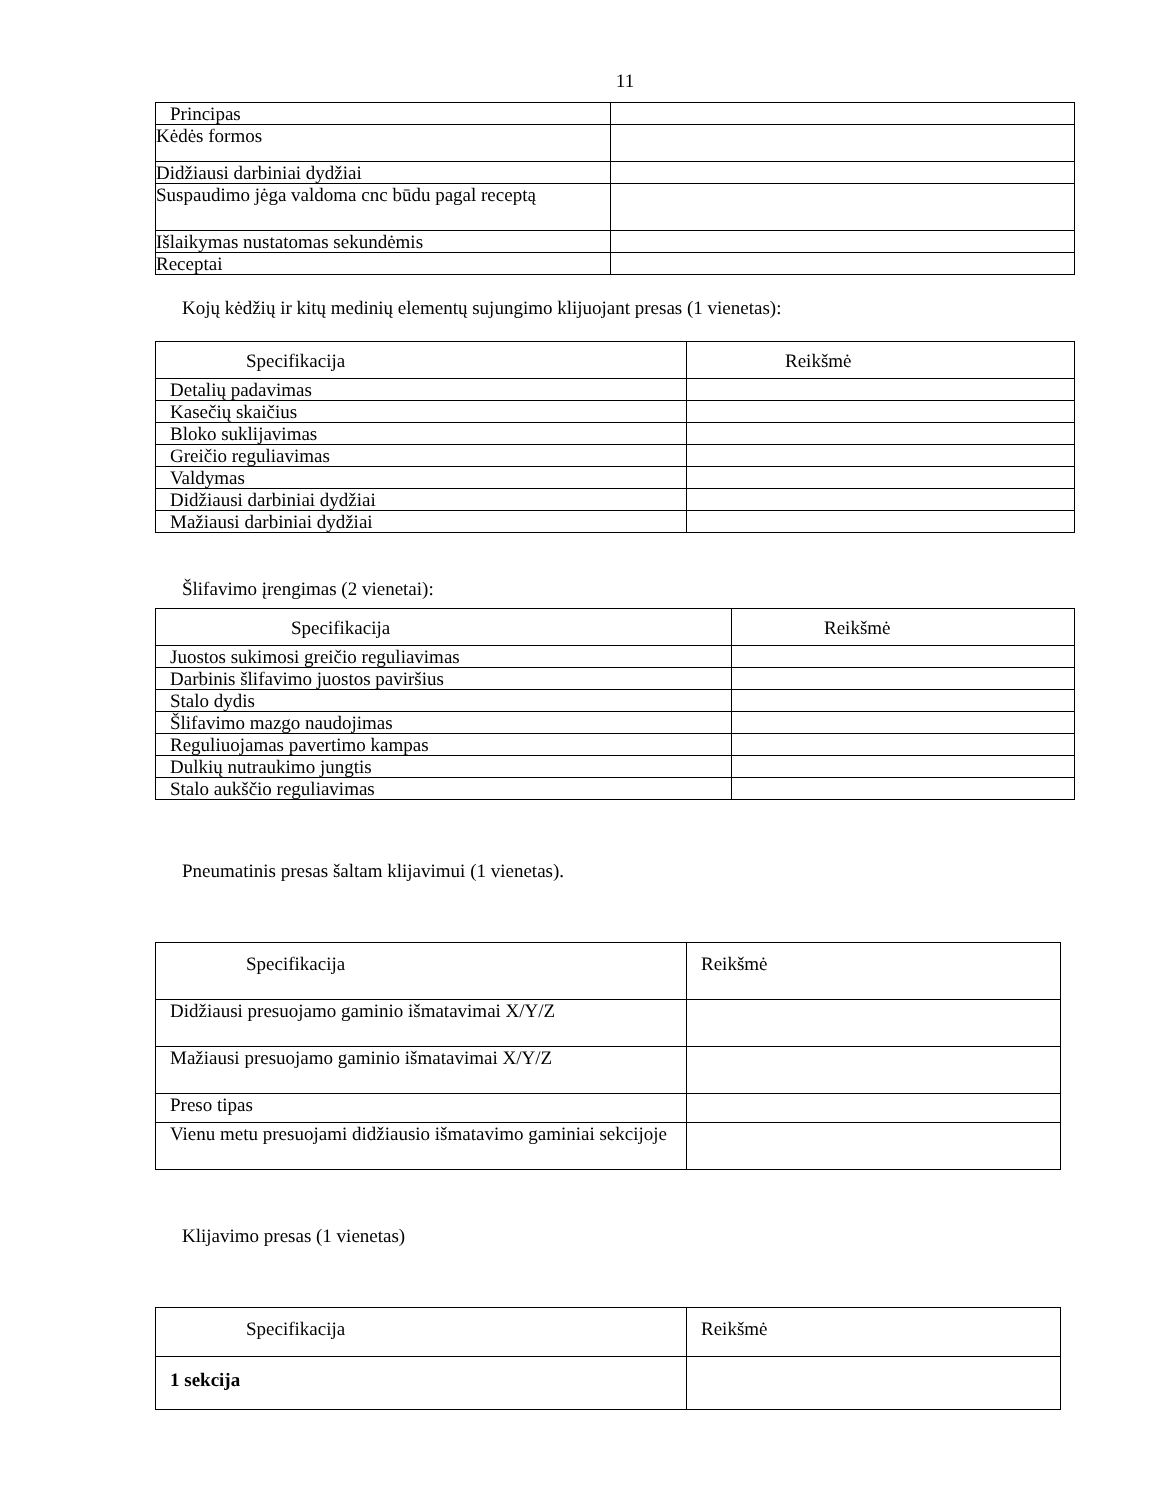11
| Principas | |
| Kėdės formos | |
| Didžiausi darbiniai dydžiai | |
| Suspaudimo jėga valdoma cnc būdu pagal receptą | |
| Išlaikymas nustatomas sekundėmis | |
| Receptai | |
Kojų kėdžių ir kitų medinių elementų sujungimo klijuojant presas (1 vienetas):
| Specifikacija | Reikšmė |
| --- | --- |
| Detalių padavimas | |
| Kasečių skaičius | |
| Bloko suklijavimas | |
| Greičio reguliavimas | |
| Valdymas | |
| Didžiausi darbiniai dydžiai | |
| Mažiausi darbiniai dydžiai | |
Šlifavimo įrengimas (2 vienetai):
| Specifikacija | Reikšmė |
| --- | --- |
| Juostos sukimosi greičio reguliavimas | |
| Darbinis šlifavimo juostos paviršius | |
| Stalo dydis | |
| Šlifavimo mazgo naudojimas | |
| Reguliuojamas pavertimo kampas | |
| Dulkių nutraukimo jungtis | |
| Stalo aukščio reguliavimas | |
Pneumatinis presas šaltam klijavimui (1 vienetas).
| Specifikacija | Reikšmė |
| --- | --- |
| Didžiausi presuojamo gaminio išmatavimai X/Y/Z | |
| Mažiausi presuojamo gaminio išmatavimai X/Y/Z | |
| Preso tipas | |
| Vienu metu presuojami didžiausio išmatavimo gaminiai sekcijoje | |
Klijavimo presas (1 vienetas)
| Specifikacija | Reikšmė |
| --- | --- |
| 1 sekcija | |